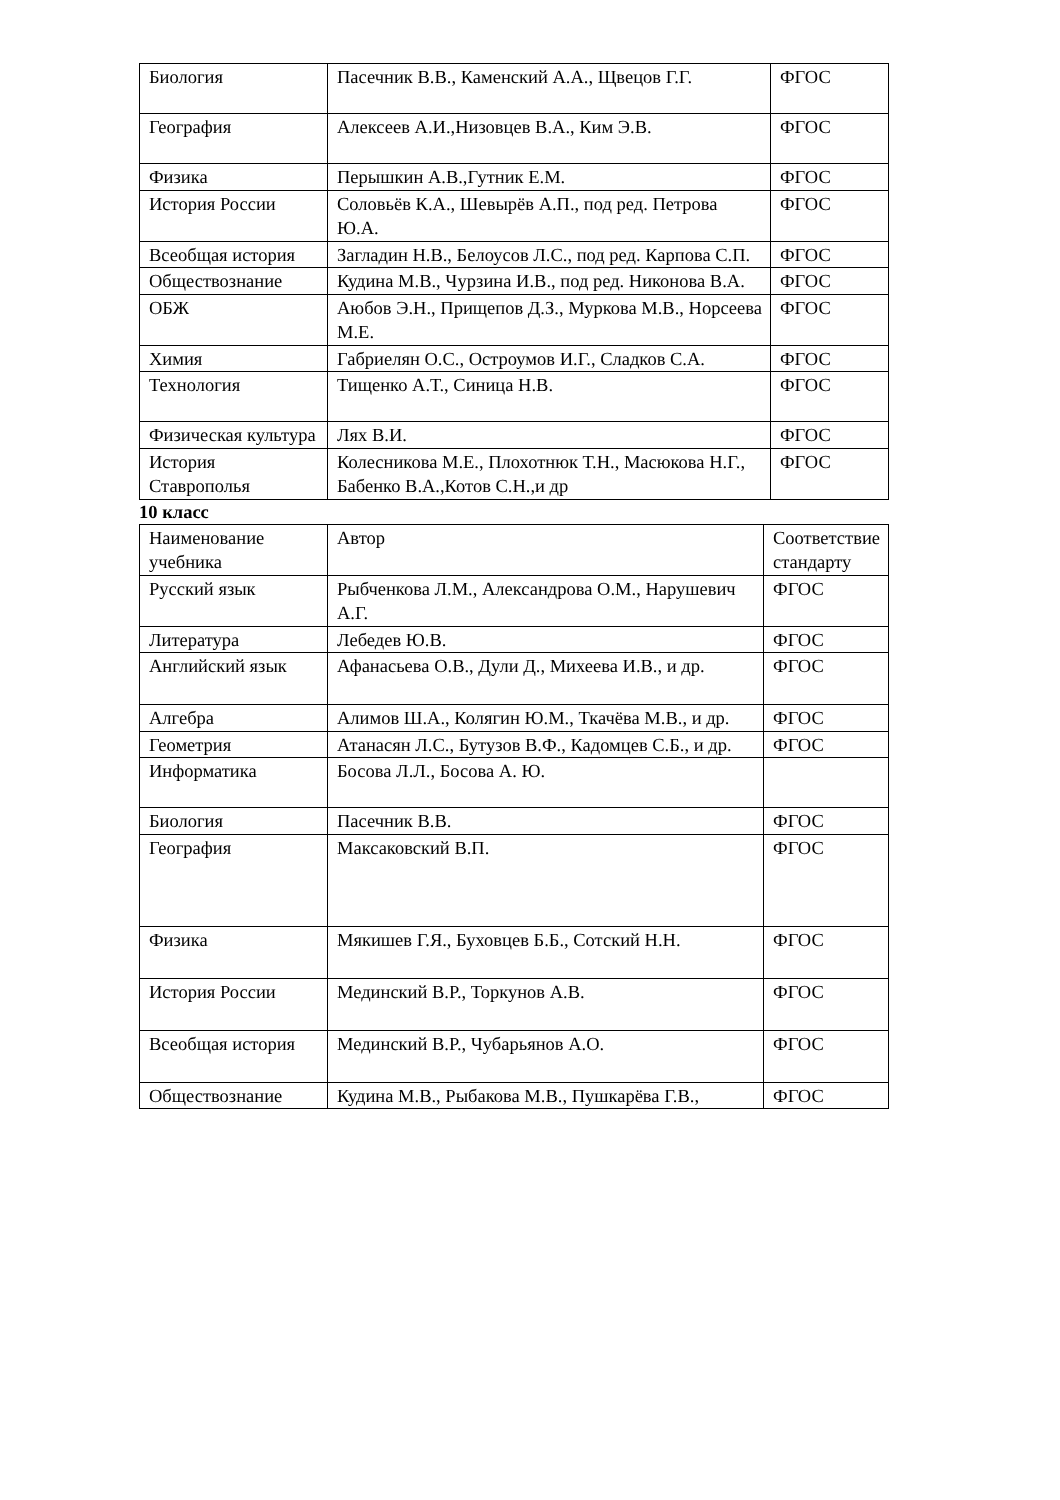| Биология | Пасечник В.В., Каменский А.А., Щвецов Г.Г. | ФГОС |
| География | Алексеев А.И.,Низовцев В.А., Ким Э.В. | ФГОС |
| Физика | Перышкин А.В.,Гутник Е.М. | ФГОС |
| История России | Соловьёв К.А., Шевырёв А.П., под ред. Петрова Ю.А. | ФГОС |
| Всеобщая история | Загладин Н.В., Белоусов Л.С., под ред. Карпова С.П. | ФГОС |
| Обществознание | Кудина М.В., Чурзина И.В., под ред. Никонова В.А. | ФГОС |
| ОБЖ | Аюбов Э.Н., Прищепов Д.З., Муркова М.В., Норсеева М.Е. | ФГОС |
| Химия | Габриелян О.С., Остроумов И.Г., Сладков С.А. | ФГОС |
| Технология | Тищенко А.Т., Синица Н.В. | ФГОС |
| Физическая культура | Лях В.И. | ФГОС |
| История Ставрополья | Колесникова М.Е., Плохотнюк Т.Н., Масюкова Н.Г., Бабенко В.А.,Котов С.Н.,и др | ФГОС |
10 класс
| Наименование учебника | Автор | Соответствие стандарту |
| Русский язык | Рыбченкова Л.М., Александрова О.М., Нарушевич А.Г. | ФГОС |
| Литература | Лебедев Ю.В. | ФГОС |
| Английский язык | Афанасьева О.В., Дули Д., Михеева И.В., и др. | ФГОС |
| Алгебра | Алимов Ш.А., Колягин Ю.М., Ткачёва М.В., и др. | ФГОС |
| Геометрия | Атанасян Л.С., Бутузов В.Ф., Кадомцев С.Б., и др. | ФГОС |
| Информатика | Босова Л.Л., Босова А. Ю. | |
| Биология | Пасечник В.В. | ФГОС |
| География | Максаковский В.П. | ФГОС |
| Физика | Мякишев Г.Я., Буховцев Б.Б., Сотский Н.Н. | ФГОС |
| История России | Мединский В.Р., Торкунов А.В. | ФГОС |
| Всеобщая история | Мединский В.Р., Чубарьянов А.О. | ФГОС |
| Обществознание | Кудина М.В., Рыбакова М.В., Пушкарёва Г.В., | ФГОС |